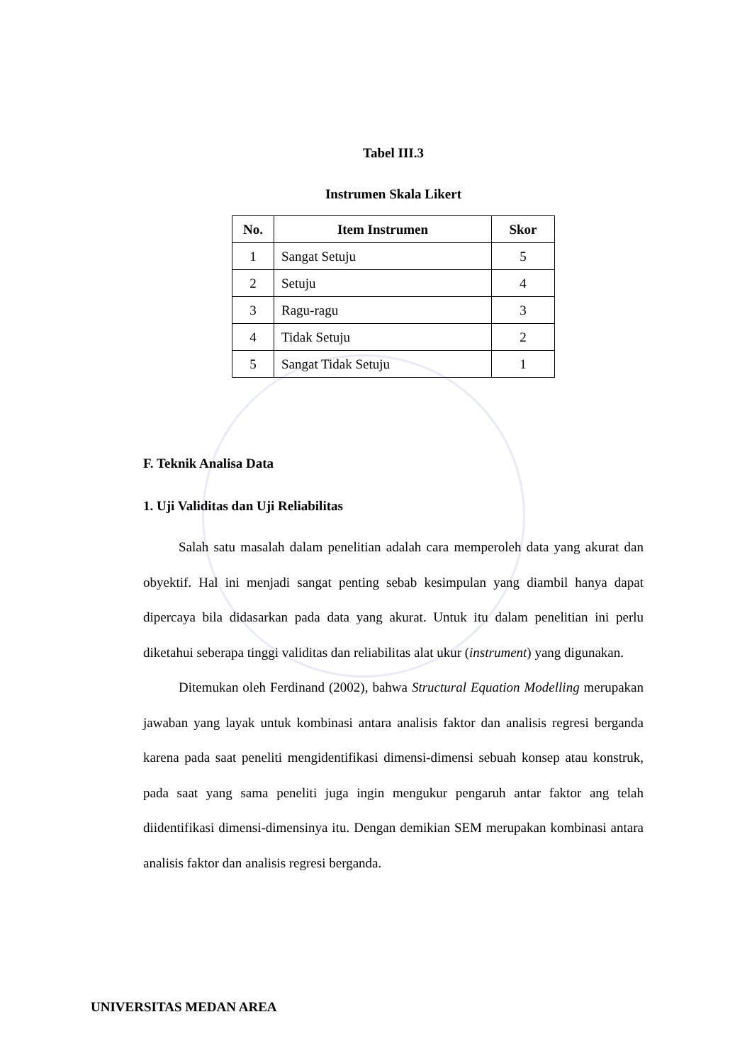Tabel III.3
Instrumen Skala Likert
| No. | Item Instrumen | Skor |
| --- | --- | --- |
| 1 | Sangat Setuju | 5 |
| 2 | Setuju | 4 |
| 3 | Ragu-ragu | 3 |
| 4 | Tidak Setuju | 2 |
| 5 | Sangat Tidak Setuju | 1 |
F. Teknik Analisa Data
1. Uji Validitas dan Uji Reliabilitas
Salah satu masalah dalam penelitian adalah cara memperoleh data yang akurat dan obyektif. Hal ini menjadi sangat penting sebab kesimpulan yang diambil hanya dapat dipercaya bila didasarkan pada data yang akurat. Untuk itu dalam penelitian ini perlu diketahui seberapa tinggi validitas dan reliabilitas alat ukur (instrument) yang digunakan.
Ditemukan oleh Ferdinand (2002), bahwa Structural Equation Modelling merupakan jawaban yang layak untuk kombinasi antara analisis faktor dan analisis regresi berganda karena pada saat peneliti mengidentifikasi dimensi-dimensi sebuah konsep atau konstruk, pada saat yang sama peneliti juga ingin mengukur pengaruh antar faktor ang telah diidentifikasi dimensi-dimensinya itu. Dengan demikian SEM merupakan kombinasi antara analisis faktor dan analisis regresi berganda.
UNIVERSITAS MEDAN AREA